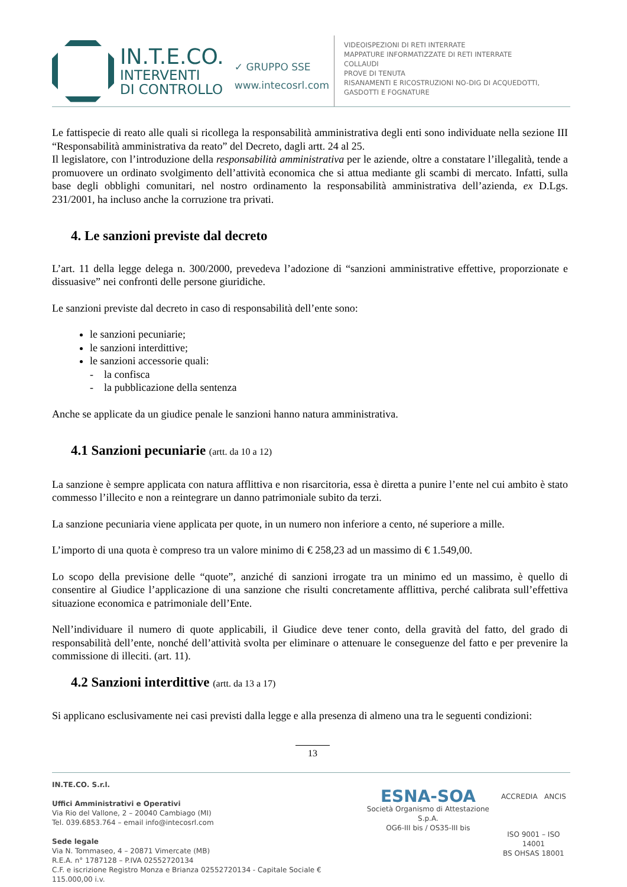IN.T.E.CO.
INTERVENTI
DI CONTROLLO
✓ GRUPPO SSE
www.intecosrl.com
VIDEOISPEZIONI DI RETI INTERRATE
MAPPATURE INFORMATIZZATE DI RETI INTERRATE
COLLAUDI
PROVE DI TENUTA
RISANAMENTI E RICOSTRUZIONI NO-DIG DI ACQUEDOTTI,
GASDOTTI E FOGNATURE
Le fattispecie di reato alle quali si ricollega la responsabilità amministrativa degli enti sono individuate nella sezione III “Responsabilità amministrativa da reato” del Decreto, dagli artt. 24 al 25.
Il legislatore, con l’introduzione della responsabilità amministrativa per le aziende, oltre a constatare l’illegalità, tende a promuovere un ordinato svolgimento dell’attività economica che si attua mediante gli scambi di mercato. Infatti, sulla base degli obblighi comunitari, nel nostro ordinamento la responsabilità amministrativa dell’azienda, ex D.Lgs. 231/2001, ha incluso anche la corruzione tra privati.
4. Le sanzioni previste dal decreto
L’art. 11 della legge delega n. 300/2000, prevedeva l’adozione di “sanzioni amministrative effettive, proporzionate e dissuasive” nei confronti delle persone giuridiche.
Le sanzioni previste dal decreto in caso di responsabilità dell’ente sono:
le sanzioni pecuniarie;
le sanzioni interdittive;
le sanzioni accessorie quali:
- la confisca
- la pubblicazione della sentenza
Anche se applicate da un giudice penale le sanzioni hanno natura amministrativa.
4.1 Sanzioni pecuniarie (artt. da 10 a 12)
La sanzione è sempre applicata con natura afflittiva e non risarcitoria, essa è diretta a punire l’ente nel cui ambito è stato commesso l’illecito e non a reintegrare un danno patrimoniale subito da terzi.
La sanzione pecuniaria viene applicata per quote, in un numero non inferiore a cento, né superiore a mille.
L’importo di una quota è compreso tra un valore minimo di € 258,23 ad un massimo di € 1.549,00.
Lo scopo della previsione delle “quote”, anziché di sanzioni irrogate tra un minimo ed un massimo, è quello di consentire al Giudice l’applicazione di una sanzione che risulti concretamente afflittiva, perché calibrata sull’effettiva situazione economica e patrimoniale dell’Ente.
Nell’individuare il numero di quote applicabili, il Giudice deve tener conto, della gravità del fatto, del grado di responsabilità dell’ente, nonché dell’attività svolta per eliminare o attenuare le conseguenze del fatto e per prevenire la commissione di illeciti. (art. 11).
4.2 Sanzioni interdittive (artt. da 13 a 17)
Si applicano esclusivamente nei casi previsti dalla legge e alla presenza di almeno una tra le seguenti condizioni:
13
IN.TE.CO. S.r.l.
Uffici Amministrativi e Operativi
Via Rio del Vallone, 2 – 20040 Cambiago (MI)
Tel. 039.6853.764 – email info@intecosrl.com
Sede legale
Via N. Tommaseo, 4 – 20871 Vimercate (MB)
R.E.A. n° 1787128 – P.IVA 02552720134
C.F. e iscrizione Registro Monza e Brianza 02552720134 - Capitale Sociale € 115.000,00 i.v.
ESNA-SOA
Società Organismo di Attestazione S.p.A.
OG6-III bis / OS35-III bis
ACCREDIA ANCIS
ISO 9001 – ISO 14001
BS OHSAS 18001